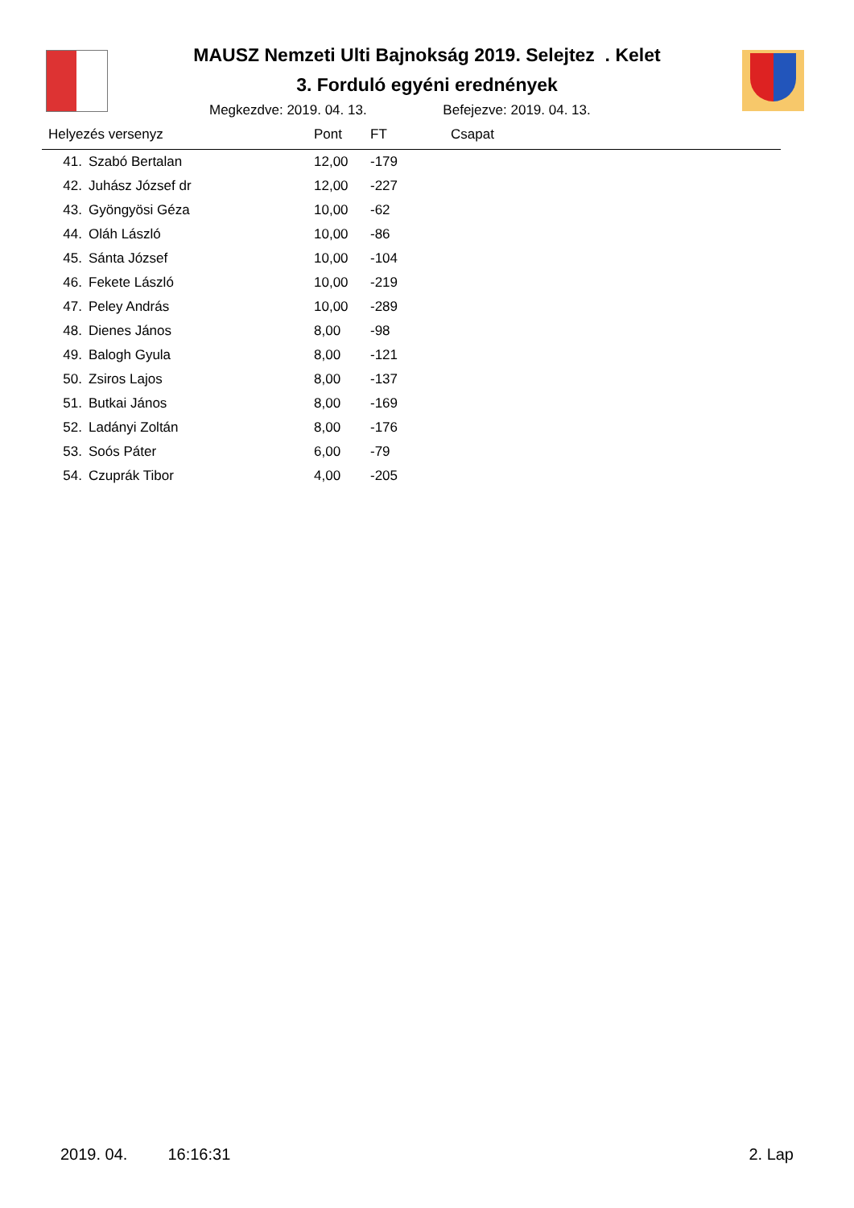MAUSZ Nemzeti Ulti Bajnokság 2019. Selejtez . Kelet
3. Forduló egyéni erednények
Megkezdve: 2019. 04. 13. Befejezve: 2019. 04. 13.
| Helyezés versenyz | | Pont | FT | Csapat |
| --- | --- | --- | --- | --- |
| 41. | Szabó Bertalan | 12,00 | -179 | |
| 42. | Juhász József dr | 12,00 | -227 | |
| 43. | Gyöngyösi Géza | 10,00 | -62 | |
| 44. | Oláh László | 10,00 | -86 | |
| 45. | Sánta József | 10,00 | -104 | |
| 46. | Fekete László | 10,00 | -219 | |
| 47. | Peley András | 10,00 | -289 | |
| 48. | Dienes János | 8,00 | -98 | |
| 49. | Balogh Gyula | 8,00 | -121 | |
| 50. | Zsiros Lajos | 8,00 | -137 | |
| 51. | Butkai János | 8,00 | -169 | |
| 52. | Ladányi Zoltán | 8,00 | -176 | |
| 53. | Soós Páter | 6,00 | -79 | |
| 54. | Czuprák Tibor | 4,00 | -205 | |
2019. 04. 16:16:31 2. Lap